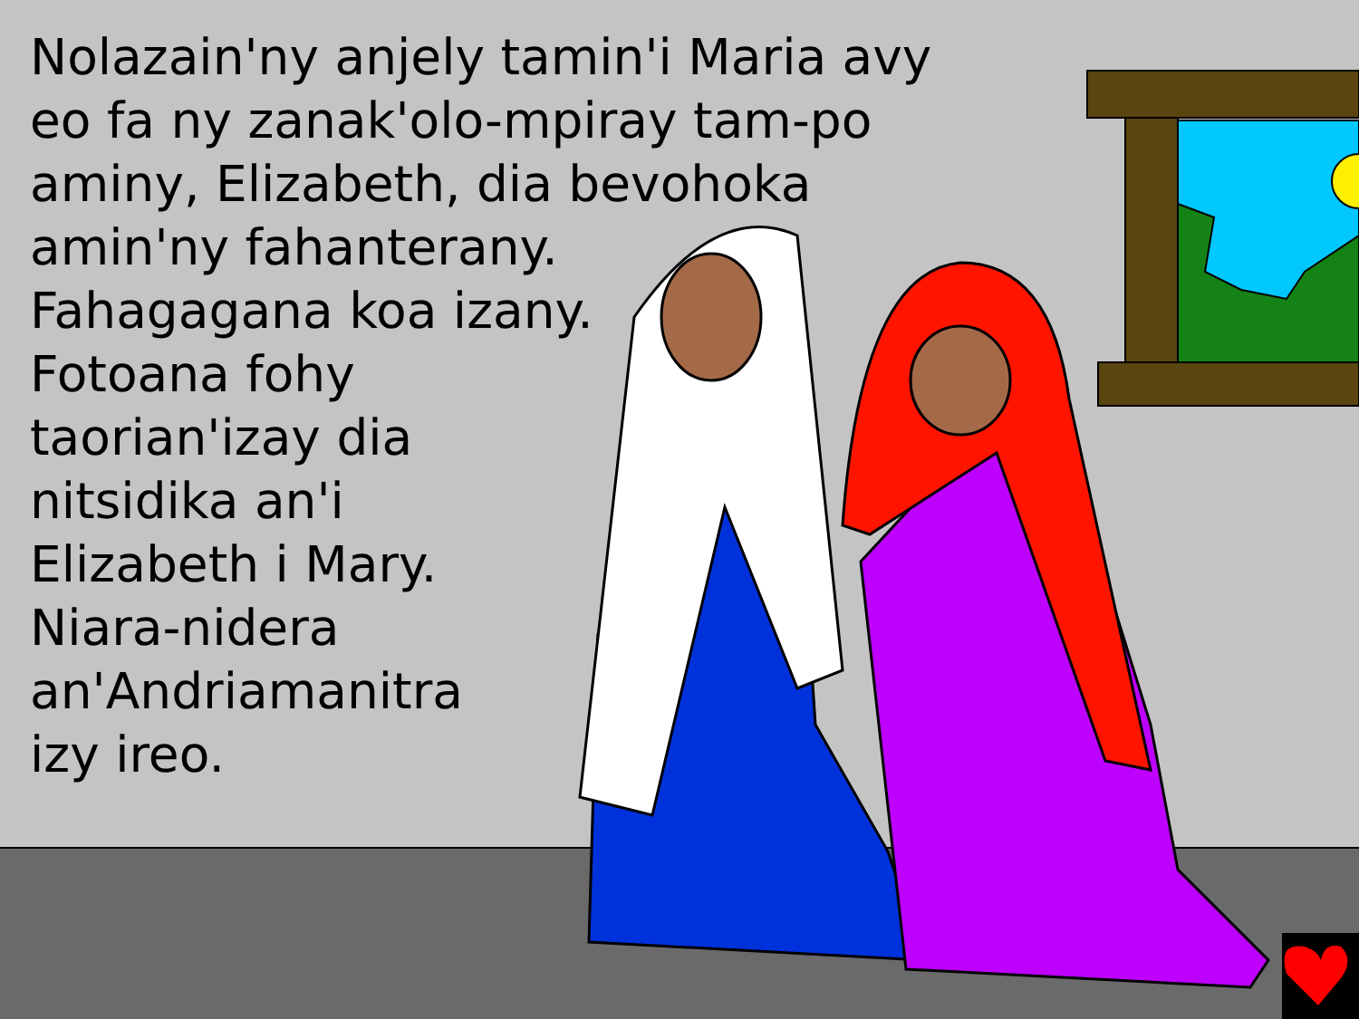Nolazain'ny anjely tamin'i Maria avy
eo fa ny zanak'olo-mpiray tam-po
aminy, Elizabeth, dia bevohoka
amin'ny fahanterany.
Fahagagana koa izany.
Fotoana fohy
taorian'izay dia
nitsidika an'i
Elizabeth i Mary.
Niara-nidera
an'Andriamanitra
izy ireo.